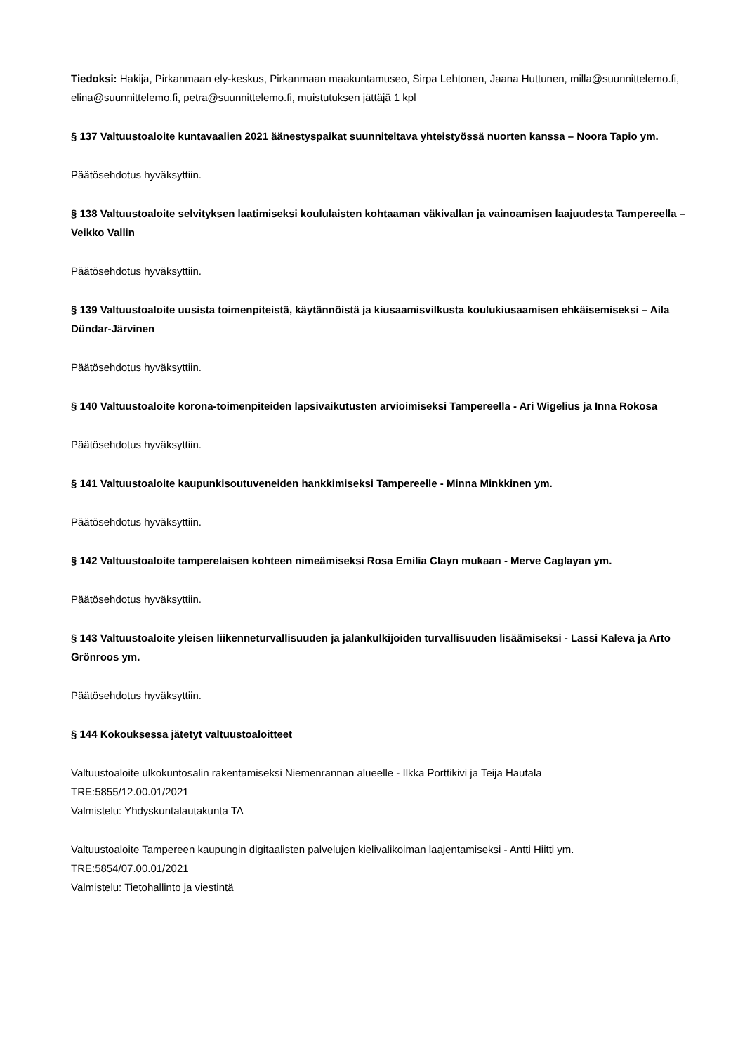Tiedoksi: Hakija, Pirkanmaan ely-keskus, Pirkanmaan maakuntamuseo, Sirpa Lehtonen, Jaana Huttunen, milla@suunnittelemo.fi, elina@suunnittelemo.fi, petra@suunnittelemo.fi, muistutuksen jättäjä 1 kpl
§ 137 Valtuustoaloite kuntavaalien 2021 äänestyspaikat suunniteltava yhteistyössä nuorten kanssa – Noora Tapio ym.
Päätösehdotus hyväksyttiin.
§ 138 Valtuustoaloite selvityksen laatimiseksi koululaisten kohtaaman väkivallan ja vainoamisen laajuudesta Tampereella – Veikko Vallin
Päätösehdotus hyväksyttiin.
§ 139 Valtuustoaloite uusista toimenpiteistä, käytännöistä ja kiusaamisvilkusta koulukiusaamisen ehkäisemiseksi – Aila Dündar-Järvinen
Päätösehdotus hyväksyttiin.
§ 140 Valtuustoaloite korona-toimenpiteiden lapsivaikutusten arvioimiseksi Tampereella - Ari Wigelius ja Inna Rokosa
Päätösehdotus hyväksyttiin.
§ 141 Valtuustoaloite kaupunkisoutuveneiden hankkimiseksi Tampereelle - Minna Minkkinen ym.
Päätösehdotus hyväksyttiin.
§ 142 Valtuustoaloite tamperelaisen kohteen nimeämiseksi Rosa Emilia Clayn mukaan - Merve Caglayan ym.
Päätösehdotus hyväksyttiin.
§ 143 Valtuustoaloite yleisen liikenneturvallisuuden ja jalankulkijoiden turvallisuuden lisäämiseksi - Lassi Kaleva ja Arto Grönroos ym.
Päätösehdotus hyväksyttiin.
§ 144 Kokouksessa jätetyt valtuustoaloitteet
Valtuustoaloite ulkokuntosalin rakentamiseksi Niemenrannan alueelle - Ilkka Porttikivi ja Teija Hautala
TRE:5855/12.00.01/2021
Valmistelu: Yhdyskuntalautakunta TA
Valtuustoaloite Tampereen kaupungin digitaalisten palvelujen kielivalikoiman laajentamiseksi - Antti Hiitti ym.
TRE:5854/07.00.01/2021
Valmistelu: Tietohallinto ja viestintä